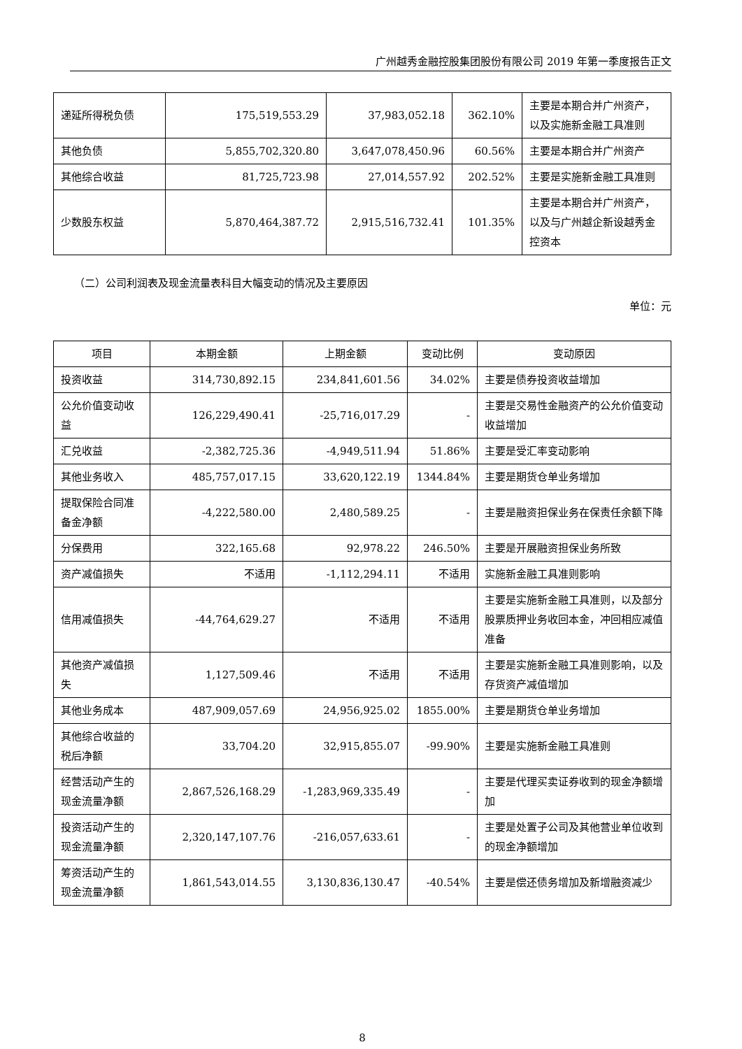广州越秀金融控股集团股份有限公司 2019 年第一季度报告正文
| 递延所得税负债 | 175,519,553.29 | 37,983,052.18 | 362.10% | 主要是本期合并广州资产，以及实施新金融工具准则 |
| 其他负债 | 5,855,702,320.80 | 3,647,078,450.96 | 60.56% | 主要是本期合并广州资产 |
| 其他综合收益 | 81,725,723.98 | 27,014,557.92 | 202.52% | 主要是实施新金融工具准则 |
| 少数股东权益 | 5,870,464,387.72 | 2,915,516,732.41 | 101.35% | 主要是本期合并广州资产，以及与广州越企新设越秀金控资本 |
（二）公司利润表及现金流量表科目大幅变动的情况及主要原因
单位：元
| 项目 | 本期金额 | 上期金额 | 变动比例 | 变动原因 |
| --- | --- | --- | --- | --- |
| 投资收益 | 314,730,892.15 | 234,841,601.56 | 34.02% | 主要是债券投资收益增加 |
| 公允价值变动收益 | 126,229,490.41 | -25,716,017.29 | - | 主要是交易性金融资产的公允价值变动收益增加 |
| 汇兑收益 | -2,382,725.36 | -4,949,511.94 | 51.86% | 主要是受汇率变动影响 |
| 其他业务收入 | 485,757,017.15 | 33,620,122.19 | 1344.84% | 主要是期货仓单业务增加 |
| 提取保险合同准备金净额 | -4,222,580.00 | 2,480,589.25 | - | 主要是融资担保业务在保责任余额下降 |
| 分保费用 | 322,165.68 | 92,978.22 | 246.50% | 主要是开展融资担保业务所致 |
| 资产减值损失 | 不适用 | -1,112,294.11 | 不适用 | 实施新金融工具准则影响 |
| 信用减值损失 | -44,764,629.27 | 不适用 | 不适用 | 主要是实施新金融工具准则，以及部分股票质押业务收回本金，冲回相应减值准备 |
| 其他资产减值损失 | 1,127,509.46 | 不适用 | 不适用 | 主要是实施新金融工具准则影响，以及存货资产减值增加 |
| 其他业务成本 | 487,909,057.69 | 24,956,925.02 | 1855.00% | 主要是期货仓单业务增加 |
| 其他综合收益的税后净额 | 33,704.20 | 32,915,855.07 | -99.90% | 主要是实施新金融工具准则 |
| 经营活动产生的现金流量净额 | 2,867,526,168.29 | -1,283,969,335.49 | - | 主要是代理买卖证券收到的现金净额增加 |
| 投资活动产生的现金流量净额 | 2,320,147,107.76 | -216,057,633.61 | - | 主要是处置子公司及其他营业单位收到的现金净额增加 |
| 筹资活动产生的现金流量净额 | 1,861,543,014.55 | 3,130,836,130.47 | -40.54% | 主要是偿还债务增加及新增融资减少 |
8